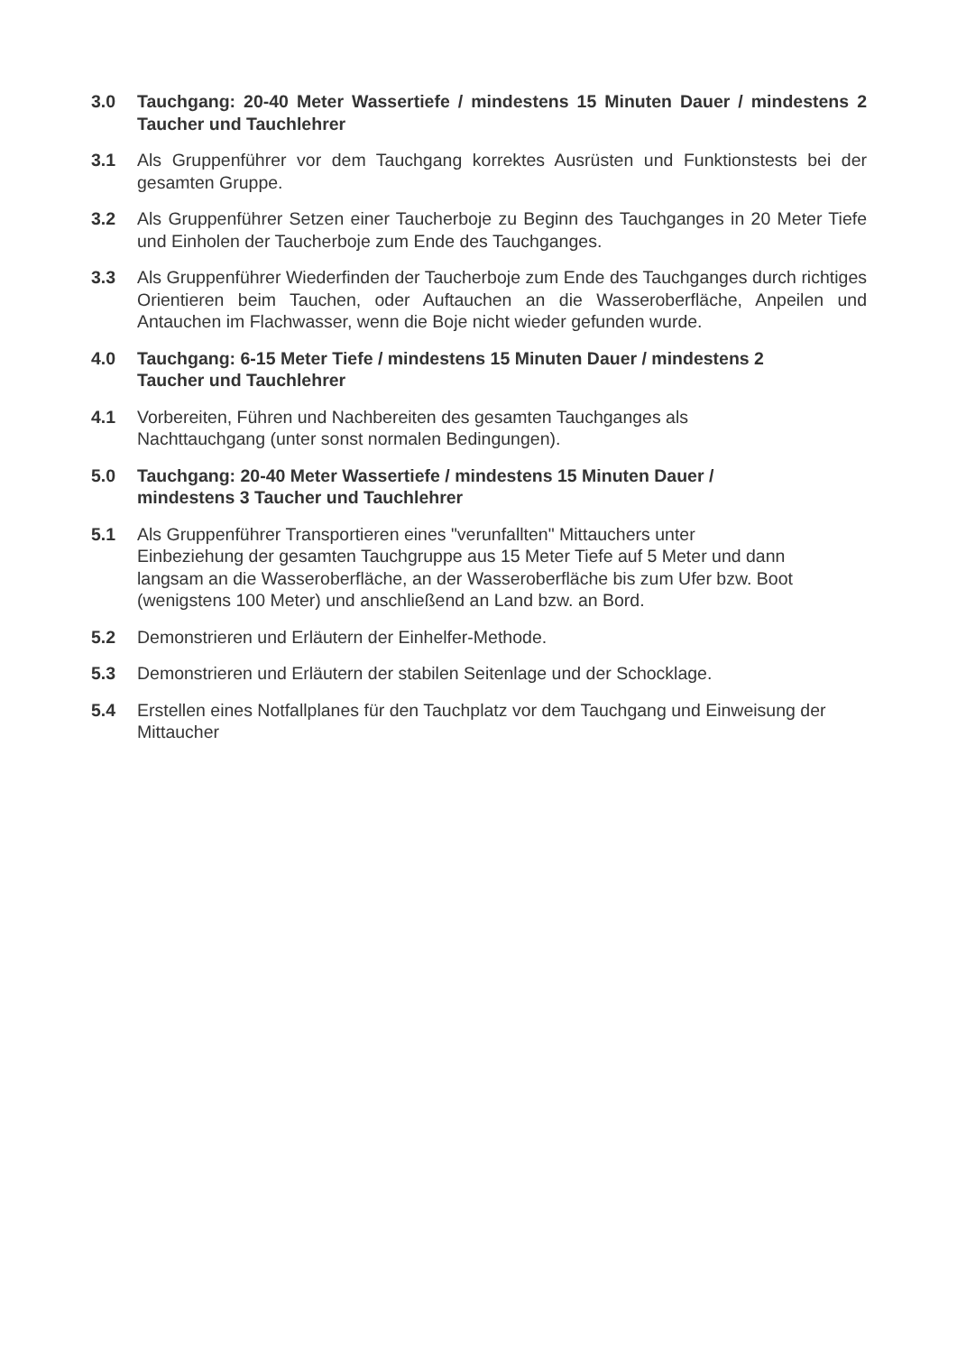3.0 Tauchgang: 20-40 Meter Wassertiefe / mindestens 15 Minuten Dauer / mindestens 2 Taucher und Tauchlehrer
3.1 Als Gruppenführer vor dem Tauchgang korrektes Ausrüsten und Funktionstests bei der gesamten Gruppe.
3.2 Als Gruppenführer Setzen einer Taucherboje zu Beginn des Tauchganges in 20 Meter Tiefe und Einholen der Taucherboje zum Ende des Tauchganges.
3.3 Als Gruppenführer Wiederfinden der Taucherboje zum Ende des Tauchganges durch richtiges Orientieren beim Tauchen, oder Auftauchen an die Wasseroberfläche, Anpeilen und Antauchen im Flachwasser, wenn die Boje nicht wieder gefunden wurde.
4.0 Tauchgang: 6-15 Meter Tiefe / mindestens 15 Minuten Dauer / mindestens 2
Taucher und Tauchlehrer
4.1 Vorbereiten, Führen und Nachbereiten des gesamten Tauchganges als
Nachttauchgang (unter sonst normalen Bedingungen).
5.0 Tauchgang: 20-40 Meter Wassertiefe / mindestens 15 Minuten Dauer /
mindestens 3 Taucher und Tauchlehrer
5.1 Als Gruppenführer Transportieren eines "verunfallten" Mittauchers unter
Einbeziehung der gesamten Tauchgruppe aus 15 Meter Tiefe auf 5 Meter und dann
langsam an die Wasseroberfläche, an der Wasseroberfläche bis zum Ufer bzw. Boot
(wenigstens 100 Meter) und anschließend an Land bzw. an Bord.
5.2 Demonstrieren und Erläutern der Einhelfer-Methode.
5.3 Demonstrieren und Erläutern der stabilen Seitenlage und der Schocklage.
5.4 Erstellen eines Notfallplanes für den Tauchplatz vor dem Tauchgang und Einweisung der Mittaucher